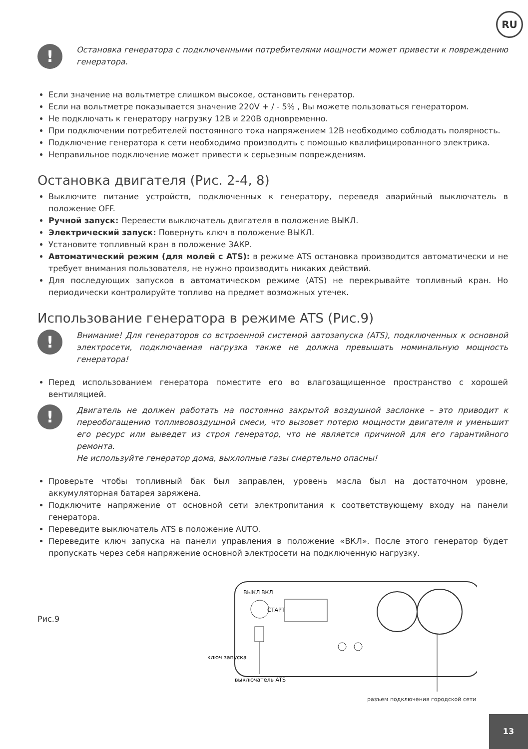RU
!
Остановка генератора с подключенными потребителями мощности может привести к повреждению генератора.
Если значение на вольтметре слишком высокое, остановить генератор.
Если на вольтметре показывается значение 220V + / - 5% , Вы можете пользоваться генератором.
Не подключать к генератору нагрузку 12В и 220В одновременно.
При подключении потребителей постоянного тока напряжением 12В необходимо соблюдать полярность.
Подключение генератора к сети необходимо производить с помощью квалифицированного электрика.
Неправильное подключение может привести к серьезным повреждениям.
Остановка двигателя (Рис. 2-4, 8)
Выключите питание устройств, подключенных к генератору, переведя аварийный выключатель в положение OFF.
Ручной запуск: Перевести выключатель двигателя в положение ВЫКЛ.
Электрический запуск: Повернуть ключ в положение ВЫКЛ.
Установите топливный кран в положение ЗАКР.
Автоматический режим (для молей с ATS): в режиме ATS остановка производится автоматически и не требует внимания пользователя, не нужно производить никаких действий.
Для последующих запусков в автоматическом режиме (ATS) не перекрывайте топливный кран. Но периодически контролируйте топливо на предмет возможных утечек.
Использование генератора в режиме ATS (Рис.9)
!
Внимание! Для генераторов со встроенной системой автозапуска (ATS), подключенных к основной электросети, подключаемая нагрузка также не должна превышать номинальную мощность генератора!
Перед использованием генератора поместите его во влагозащищенное пространство с хорошей вентиляцией.
!
Двигатель не должен работать на постоянно закрытой воздушной заслонке – это приводит к переобогащению топливовоздушной смеси, что вызовет потерю мощности двигателя и уменьшит его ресурс или выведет из строя генератор, что не является причиной для его гарантийного ремонта.
Не используйте генератор дома, выхлопные газы смертельно опасны!
Проверьте чтобы топливный бак был заправлен, уровень масла был на достаточном уровне, аккумуляторная батарея заряжена.
Подключите напряжение от основной сети электропитания к соответствующему входу на панели генератора.
Переведите выключатель ATS в положение AUTO.
Переведите ключ запуска на панели управления в положение «ВКЛ». После этого генератор будет пропускать через себя напряжение основной электросети на подключенную нагрузку.
Рис.9
ВЫКЛ
ВКЛ
СТАРТ
ключ запуска
выключатель ATS
разъем подключения городской сети
13